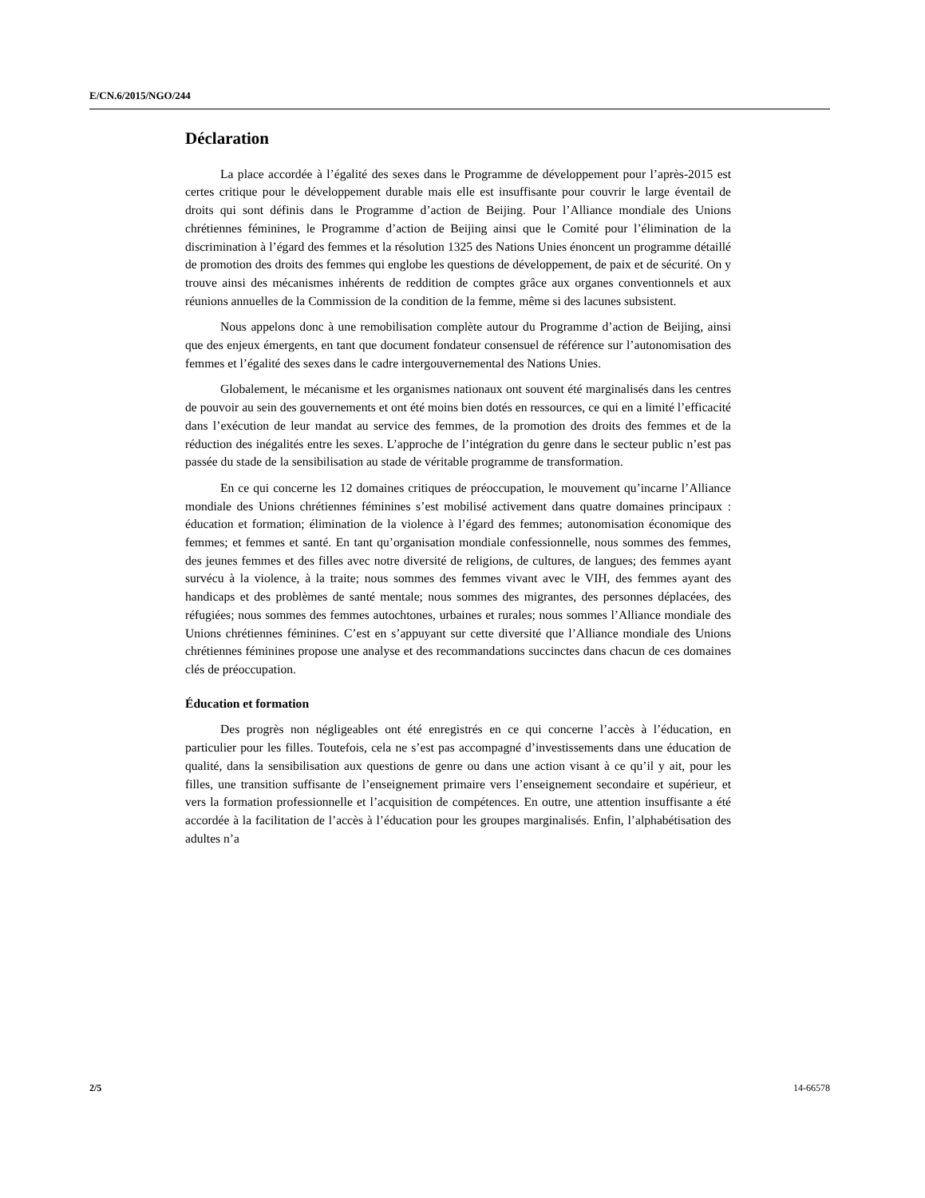E/CN.6/2015/NGO/244
Déclaration
La place accordée à l’égalité des sexes dans le Programme de développement pour l’après-2015 est certes critique pour le développement durable mais elle est insuffisante pour couvrir le large éventail de droits qui sont définis dans le Programme d’action de Beijing. Pour l’Alliance mondiale des Unions chrétiennes féminines, le Programme d’action de Beijing ainsi que le Comité pour l’élimination de la discrimination à l’égard des femmes et la résolution 1325 des Nations Unies énoncent un programme détaillé de promotion des droits des femmes qui englobe les questions de développement, de paix et de sécurité. On y trouve ainsi des mécanismes inhérents de reddition de comptes grâce aux organes conventionnels et aux réunions annuelles de la Commission de la condition de la femme, même si des lacunes subsistent.
Nous appelons donc à une remobilisation complète autour du Programme d’action de Beijing, ainsi que des enjeux émergents, en tant que document fondateur consensuel de référence sur l’autonomisation des femmes et l’égalité des sexes dans le cadre intergouvernemental des Nations Unies.
Globalement, le mécanisme et les organismes nationaux ont souvent été marginalisés dans les centres de pouvoir au sein des gouvernements et ont été moins bien dotés en ressources, ce qui en a limité l’efficacité dans l’exécution de leur mandat au service des femmes, de la promotion des droits des femmes et de la réduction des inégalités entre les sexes. L’approche de l’intégration du genre dans le secteur public n’est pas passée du stade de la sensibilisation au stade de véritable programme de transformation.
En ce qui concerne les 12 domaines critiques de préoccupation, le mouvement qu’incarne l’Alliance mondiale des Unions chrétiennes féminines s’est mobilisé activement dans quatre domaines principaux : éducation et formation; élimination de la violence à l’égard des femmes; autonomisation économique des femmes; et femmes et santé. En tant qu’organisation mondiale confessionnelle, nous sommes des femmes, des jeunes femmes et des filles avec notre diversité de religions, de cultures, de langues; des femmes ayant survécu à la violence, à la traite; nous sommes des femmes vivant avec le VIH, des femmes ayant des handicaps et des problèmes de santé mentale; nous sommes des migrantes, des personnes déplacées, des réfugiées; nous sommes des femmes autochtones, urbaines et rurales; nous sommes l’Alliance mondiale des Unions chrétiennes féminines. C’est en s’appuyant sur cette diversité que l’Alliance mondiale des Unions chrétiennes féminines propose une analyse et des recommandations succinctes dans chacun de ces domaines clés de préoccupation.
Éducation et formation
Des progrès non négligeables ont été enregistrés en ce qui concerne l’accès à l’éducation, en particulier pour les filles. Toutefois, cela ne s’est pas accompagné d’investissements dans une éducation de qualité, dans la sensibilisation aux questions de genre ou dans une action visant à ce qu’il y ait, pour les filles, une transition suffisante de l’enseignement primaire vers l’enseignement secondaire et supérieur, et vers la formation professionnelle et l’acquisition de compétences. En outre, une attention insuffisante a été accordée à la facilitation de l’accès à l’éducation pour les groupes marginalisés. Enfin, l’alphabétisation des adultes n’a
2/5 14-66578